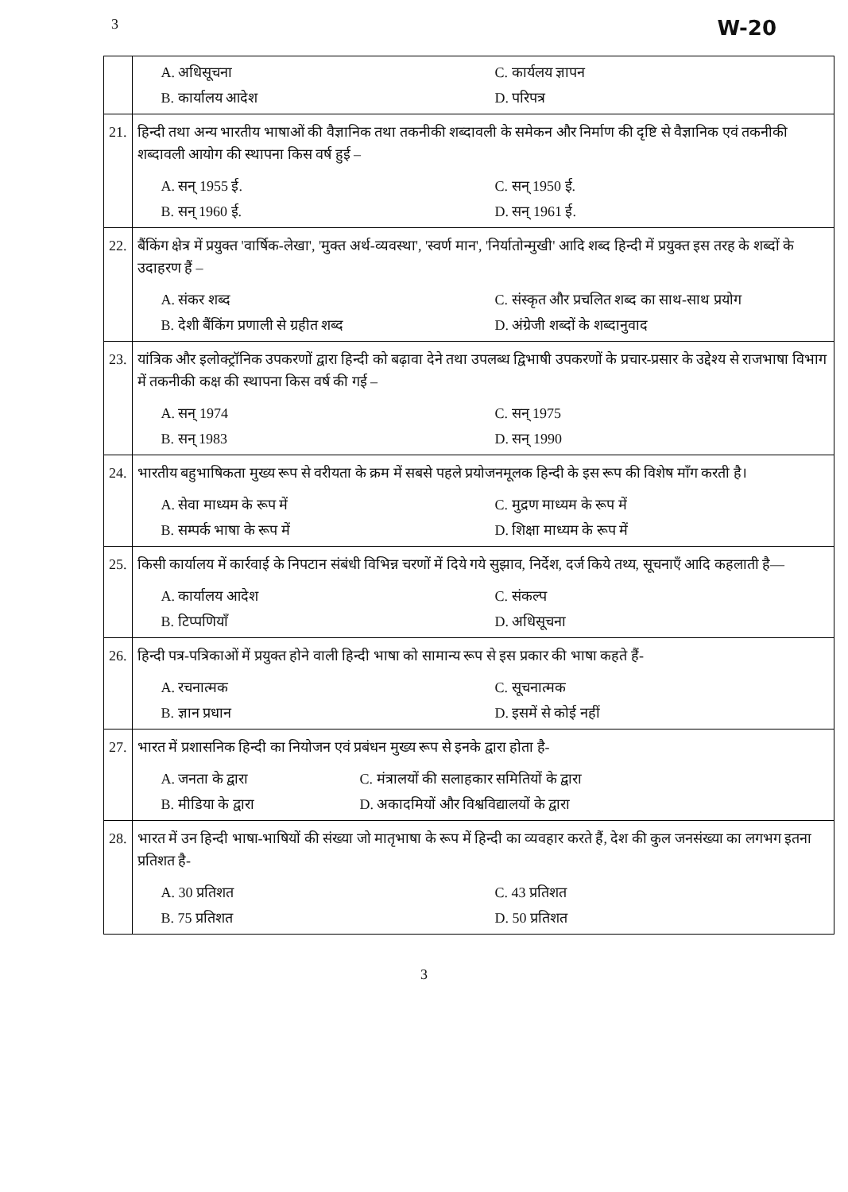3 W-20
| | A. अधिसूचना C. कार्यलय ज्ञापन B. कार्यालय आदेश D. परिपत्र |
| 21. | हिन्दी तथा अन्य भारतीय भाषाओं की वैज्ञानिक तथा तकनीकी शब्दावली के समेकन और निर्माण की दृष्टि से वैज्ञानिक एवं तकनीकी शब्दावली आयोग की स्थापना किस वर्ष हुई – A. सन् 1955 ई. C. सन् 1950 ई. B. सन् 1960 ई. D. सन् 1961 ई. |
| 22. | बैंकिंग क्षेत्र में प्रयुक्त 'वार्षिक-लेखा', 'मुक्त अर्थ-व्यवस्था', 'स्वर्ण मान', 'निर्यातोन्मुखी' आदि शब्द हिन्दी में प्रयुक्त इस तरह के शब्दों के उदाहरण हैं – A. संकर शब्द C. संस्कृत और प्रचलित शब्द का साथ-साथ प्रयोग B. देशी बैंकिंग प्रणाली से ग्रहीत शब्द D. अंग्रेजी शब्दों के शब्दानुवाद |
| 23. | यांत्रिक और इलोक्ट्रॉनिक उपकरणों द्वारा हिन्दी को बढ़ावा देने तथा उपलब्ध द्विभाषी उपकरणों के प्रचार-प्रसार के उद्देश्य से राजभाषा विभाग में तकनीकी कक्ष की स्थापना किस वर्ष की गई – A. सन् 1974 C. सन् 1975 B. सन् 1983 D. सन् 1990 |
| 24. | भारतीय बहुभाषिकता मुख्य रूप से वरीयता के क्रम में सबसे पहले प्रयोजनमूलक हिन्दी के इस रूप की विशेष माँग करती है। A. सेवा माध्यम के रूप में C. मुद्रण माध्यम के रूप में B. सम्पर्क भाषा के रूप में D. शिक्षा माध्यम के रूप में |
| 25. | किसी कार्यालय में कार्रवाई के निपटान संबंधी विभिन्न चरणों में दिये गये सुझाव, निर्देश, दर्ज किये तथ्य, सूचनाएँ आदि कहलाती है— A. कार्यालय आदेश C. संकल्प B. टिप्पणियाँ D. अधिसूचना |
| 26. | हिन्दी पत्र-पत्रिकाओं में प्रयुक्त होने वाली हिन्दी भाषा को सामान्य रूप से इस प्रकार की भाषा कहते हैं- A. रचनात्मक C. सूचनात्मक B. ज्ञान प्रधान D. इसमें से कोई नहीं |
| 27. | भारत में प्रशासनिक हिन्दी का नियोजन एवं प्रबंधन मुख्य रूप से इनके द्वारा होता है- A. जनता के द्वारा C. मंत्रालयों की सलाहकार समितियों के द्वारा B. मीडिया के द्वारा D. अकादमियों और विश्वविद्यालयों के द्वारा |
| 28. | भारत में उन हिन्दी भाषा-भाषियों की संख्या जो मातृभाषा के रूप में हिन्दी का व्यवहार करते हैं, देश की कुल जनसंख्या का लगभग इतना प्रतिशत है- A. 30 प्रतिशत C. 43 प्रतिशत B. 75 प्रतिशत D. 50 प्रतिशत |
3